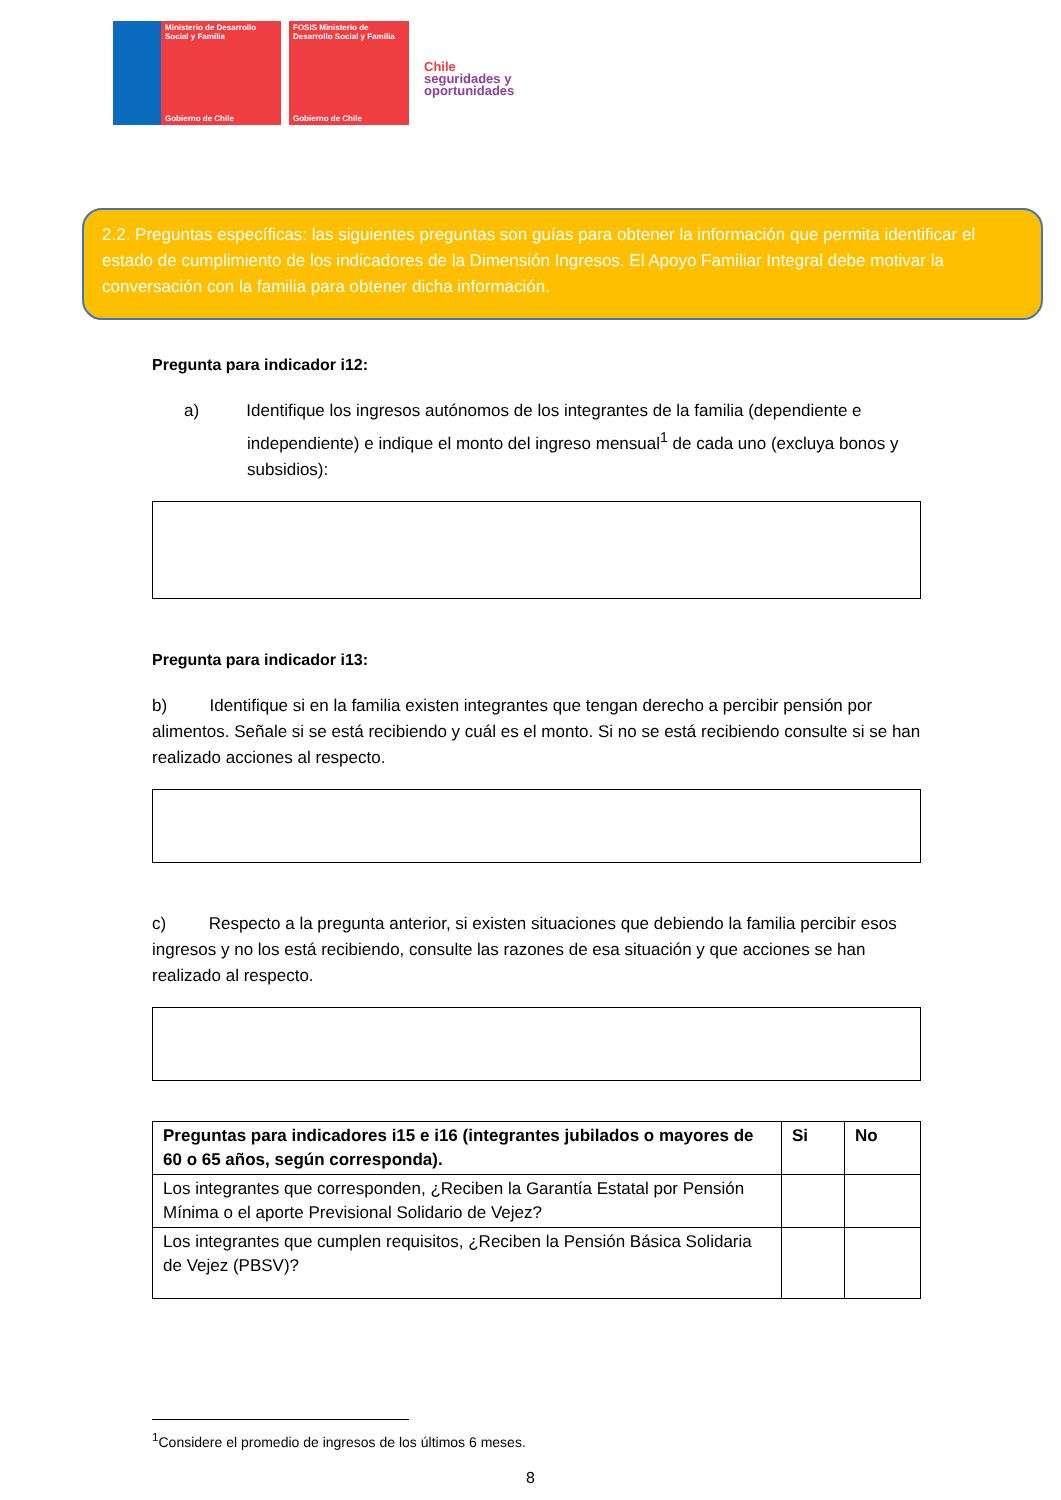Ministerio de Desarrollo Social y Familia
Gobierno de Chile
FOSIS Ministerio de Desarrollo Social y Familia
Gobierno de Chile
Chile
seguridades y
oportunidades
2.2. Preguntas específicas: las siguientes preguntas son guías para obtener la información que permita identificar el estado de cumplimiento de los indicadores de la Dimensión Ingresos. El Apoyo Familiar Integral debe motivar la conversación con la familia para obtener dicha información.
Pregunta para indicador i12:
a) Identifique los ingresos autónomos de los integrantes de la familia (dependiente e independiente) e indique el monto del ingreso mensual<sup>1</sup> de cada uno (excluya bonos y subsidios):
Pregunta para indicador i13:
b) Identifique si en la familia existen integrantes que tengan derecho a percibir pensión por alimentos. Señale si se está recibiendo y cuál es el monto. Si no se está recibiendo consulte si se han realizado acciones al respecto.
c) Respecto a la pregunta anterior, si existen situaciones que debiendo la familia percibir esos ingresos y no los está recibiendo, consulte las razones de esa situación y que acciones se han realizado al respecto.
| Preguntas para indicadores i15 e i16 (integrantes jubilados o mayores de 60 o 65 años, según corresponda). | Si | No |
| --- | --- | --- |
| Los integrantes que corresponden, ¿Reciben la Garantía Estatal por Pensión Mínima o el aporte Previsional Solidario de Vejez? | | |
| Los integrantes que cumplen requisitos, ¿Reciben la Pensión Básica Solidaria de Vejez (PBSV)? | | |
<sup>1</sup> Considere el promedio de ingresos de los últimos 6 meses.
8